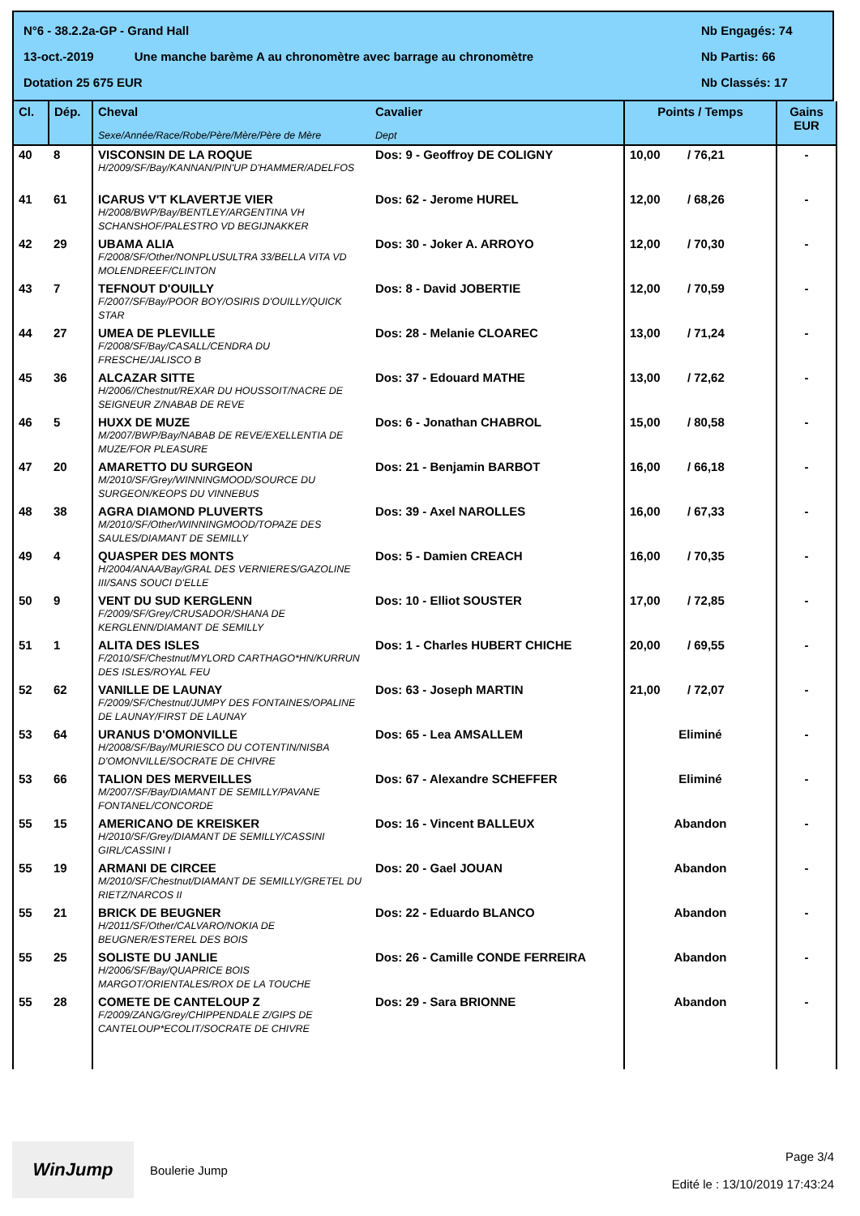N°6 - 38.2.2a-GP - Grand Hall Nb Engagés: 74
13-oct.-2019 Une manche barème A au chronomètre avec barrage au chronomètre Nb Partis: 66
Dotation 25 675 EUR Nb Classés: 17
| Cl. | Dép. | Cheval Sexe/Année/Race/Robe/Père/Mère/Père de Mère | Cavalier Dept | Points / Temps | Gains EUR |
| --- | --- | --- | --- | --- | --- |
| 40 | 8 | VISCONSIN DE LA ROQUE H/2009/SF/Bay/KANNAN/PIN'UP D'HAMMER/ADELFOS | Dos: 9 - Geoffroy DE COLIGNY | 10,00 / 76,21 | - |
| 41 | 61 | ICARUS V'T KLAVERTJE VIER H/2008/BWP/Bay/BENTLEY/ARGENTINA VH SCHANSHOF/PALESTRO VD BEGIJNAKKER | Dos: 62 - Jerome HUREL | 12,00 / 68,26 | - |
| 42 | 29 | UBAMA ALIA F/2008/SF/Other/NONPLUSULTRA 33/BELLA VITA VD MOLENDREEF/CLINTON | Dos: 30 - Joker A. ARROYO | 12,00 / 70,30 | - |
| 43 | 7 | TEFNOUT D'OUILLY F/2007/SF/Bay/POOR BOY/OSIRIS D'OUILLY/QUICK STAR | Dos: 8 - David JOBERTIE | 12,00 / 70,59 | - |
| 44 | 27 | UMEA DE PLEVILLE F/2008/SF/Bay/CASALL/CENDRA DU FRESCHE/JALISCO B | Dos: 28 - Melanie CLOAREC | 13,00 / 71,24 | - |
| 45 | 36 | ALCAZAR SITTE H/2006//Chestnut/REXAR DU HOUSSOIT/NACRE DE SEIGNEUR Z/NABAB DE REVE | Dos: 37 - Edouard MATHE | 13,00 / 72,62 | - |
| 46 | 5 | HUXX DE MUZE M/2007/BWP/Bay/NABAB DE REVE/EXELLENTIA DE MUZE/FOR PLEASURE | Dos: 6 - Jonathan CHABROL | 15,00 / 80,58 | - |
| 47 | 20 | AMARETTO DU SURGEON M/2010/SF/Grey/WINNINGMOOD/SOURCE DU SURGEON/KEOPS DU VINNEBUS | Dos: 21 - Benjamin BARBOT | 16,00 / 66,18 | - |
| 48 | 38 | AGRA DIAMOND PLUVERTS M/2010/SF/Other/WINNINGMOOD/TOPAZE DES SAULES/DIAMANT DE SEMILLY | Dos: 39 - Axel NAROLLES | 16,00 / 67,33 | - |
| 49 | 4 | QUASPER DES MONTS H/2004/ANAA/Bay/GRAL DES VERNIERES/GAZOLINE III/SANS SOUCI D'ELLE | Dos: 5 - Damien CREACH | 16,00 / 70,35 | - |
| 50 | 9 | VENT DU SUD KERGLENN F/2009/SF/Grey/CRUSADOR/SHANA DE KERGLENN/DIAMANT DE SEMILLY | Dos: 10 - Elliot SOUSTER | 17,00 / 72,85 | - |
| 51 | 1 | ALITA DES ISLES F/2010/SF/Chestnut/MYLORD CARTHAGO*HN/KURRUN DES ISLES/ROYAL FEU | Dos: 1 - Charles HUBERT CHICHE | 20,00 / 69,55 | - |
| 52 | 62 | VANILLE DE LAUNAY F/2009/SF/Chestnut/JUMPY DES FONTAINES/OPALINE DE LAUNAY/FIRST DE LAUNAY | Dos: 63 - Joseph MARTIN | 21,00 / 72,07 | - |
| 53 | 64 | URANUS D'OMONVILLE H/2008/SF/Bay/MURIESCO DU COTENTIN/NISBA D'OMONVILLE/SOCRATE DE CHIVRE | Dos: 65 - Lea AMSALLEM | Eliminé | - |
| 53 | 66 | TALION DES MERVEILLES M/2007/SF/Bay/DIAMANT DE SEMILLY/PAVANE FONTANEL/CONCORDE | Dos: 67 - Alexandre SCHEFFER | Eliminé | - |
| 55 | 15 | AMERICANO DE KREISKER H/2010/SF/Grey/DIAMANT DE SEMILLY/CASSINI GIRL/CASSINI I | Dos: 16 - Vincent BALLEUX | Abandon | - |
| 55 | 19 | ARMANI DE CIRCEE M/2010/SF/Chestnut/DIAMANT DE SEMILLY/GRETEL DU RIETZ/NARCOS II | Dos: 20 - Gael JOUAN | Abandon | - |
| 55 | 21 | BRICK DE BEUGNER H/2011/SF/Other/CALVARO/NOKIA DE BEUGNER/ESTEREL DES BOIS | Dos: 22 - Eduardo BLANCO | Abandon | - |
| 55 | 25 | SOLISTE DU JANLIE H/2006/SF/Bay/QUAPRICE BOIS MARGOT/ORIENTALES/ROX DE LA TOUCHE | Dos: 26 - Camille CONDE FERREIRA | Abandon | - |
| 55 | 28 | COMETE DE CANTELOUP Z F/2009/ZANG/Grey/CHIPPENDALE Z/GIPS DE CANTELOUP*ECOLIT/SOCRATE DE CHIVRE | Dos: 29 - Sara BRIONNE | Abandon | - |
WinJump
Boulerie Jump
Page 3/4
Edité le : 13/10/2019 17:43:24